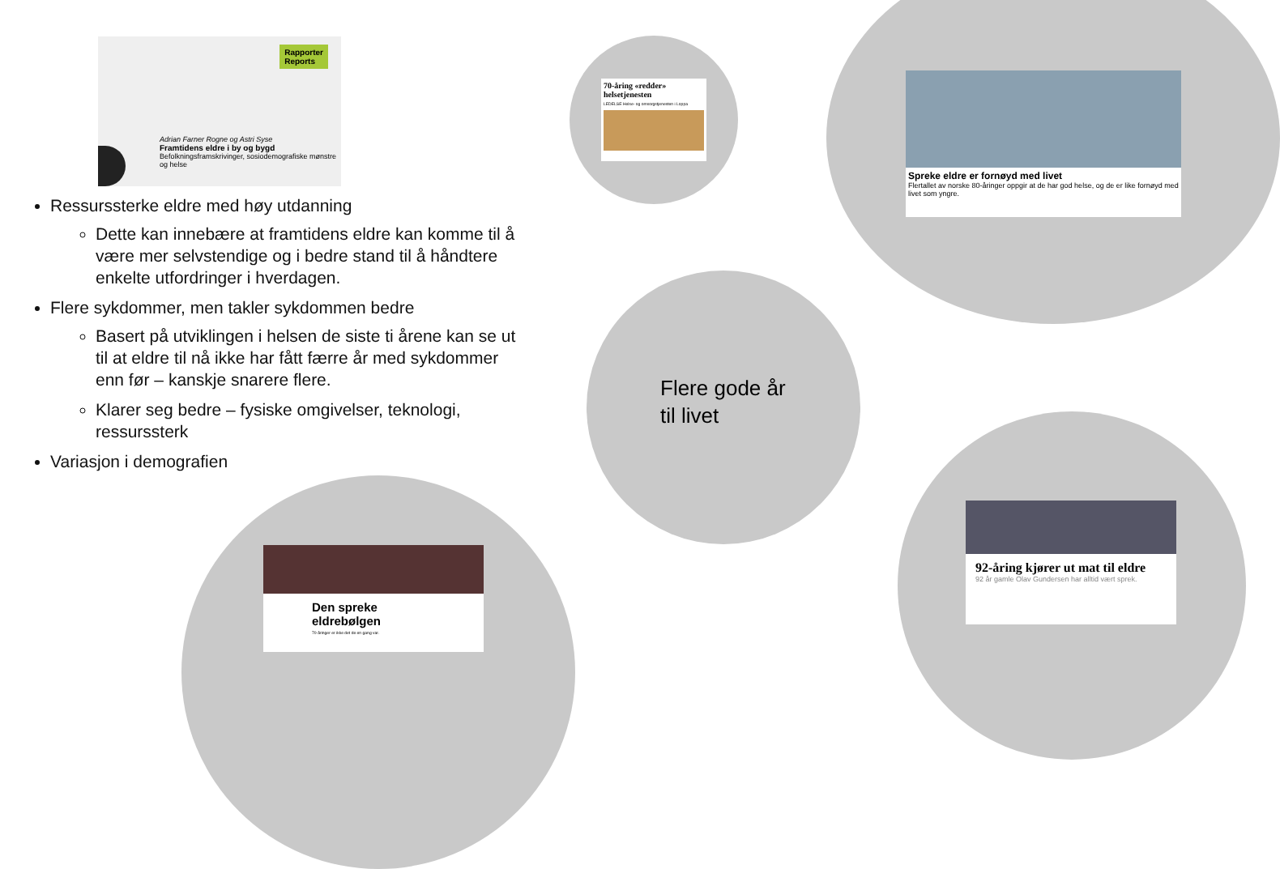Rapporter
Reports
Adrian Farner Rogne og Astri Syse
Framtidens eldre i by og bygd
Befolkningsframskrivinger, sosiodemografiske mønstre og helse
70-åring «redder» helsetjenesten
LEDELSE Helse- og omsorgstjenesten i Loppa
Spreke eldre er fornøyd med livet
Flertallet av norske 80-åringer oppgir at de har god helse, og de er like fornøyd med livet som yngre.
92-åring kjører ut mat til eldre
92 år gamle Olav Gundersen har alltid vært sprek.
Den spreke eldrebølgen
70-åringer er ikke det de en gang var.
Ressurssterke eldre med høy utdanning
Dette kan innebære at framtidens eldre kan komme til å være mer selvstendige og i bedre stand til å håndtere enkelte utfordringer i hverdagen.
Flere sykdommer, men takler sykdommen bedre
Basert på utviklingen i helsen de siste ti årene kan se ut til at eldre til nå ikke har fått færre år med sykdommer enn før – kanskje snarere flere.
Klarer seg bedre – fysiske omgivelser, teknologi, ressurssterk
Variasjon i demografien
Flere gode år
til livet